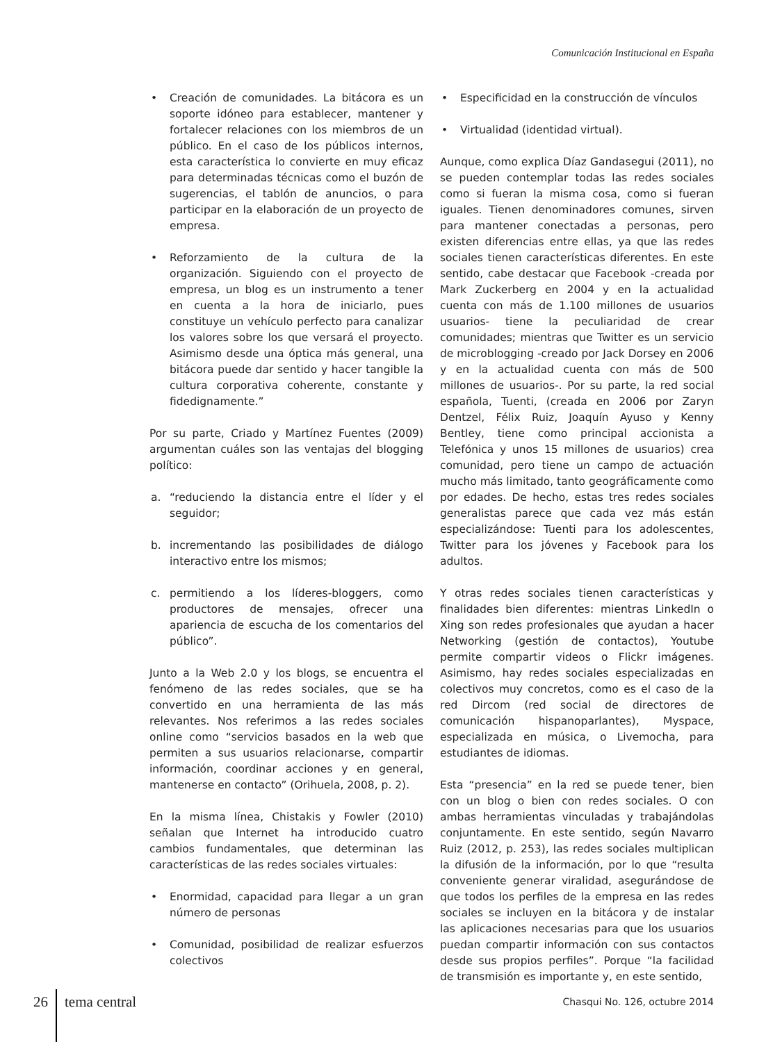Comunicación Institucional en España
• Creación de comunidades. La bitácora es un soporte idóneo para establecer, mantener y fortalecer relaciones con los miembros de un público. En el caso de los públicos internos, esta característica lo convierte en muy eficaz para determinadas técnicas como el buzón de sugerencias, el tablón de anuncios, o para participar en la elaboración de un proyecto de empresa.
• Reforzamiento de la cultura de la organización. Siguiendo con el proyecto de empresa, un blog es un instrumento a tener en cuenta a la hora de iniciarlo, pues constituye un vehículo perfecto para canalizar los valores sobre los que versará el proyecto. Asimismo desde una óptica más general, una bitácora puede dar sentido y hacer tangible la cultura corporativa coherente, constante y fidedignamente.”
Por su parte, Criado y Martínez Fuentes (2009) argumentan cuáles son las ventajas del blogging político:
a. “reduciendo la distancia entre el líder y el seguidor;
b. incrementando las posibilidades de diálogo interactivo entre los mismos;
c. permitiendo a los líderes-bloggers, como productores de mensajes, ofrecer una apariencia de escucha de los comentarios del público”.
Junto a la Web 2.0 y los blogs, se encuentra el fenómeno de las redes sociales, que se ha convertido en una herramienta de las más relevantes. Nos referimos a las redes sociales online como “servicios basados en la web que permiten a sus usuarios relacionarse, compartir información, coordinar acciones y en general, mantenerse en contacto” (Orihuela, 2008, p. 2).
En la misma línea, Chistakis y Fowler (2010) señalan que Internet ha introducido cuatro cambios fundamentales, que determinan las características de las redes sociales virtuales:
• Enormidad, capacidad para llegar a un gran número de personas
• Comunidad, posibilidad de realizar esfuerzos colectivos
• Especificidad en la construcción de vínculos
• Virtualidad (identidad virtual).
Aunque, como explica Díaz Gandasegui (2011), no se pueden contemplar todas las redes sociales como si fueran la misma cosa, como si fueran iguales. Tienen denominadores comunes, sirven para mantener conectadas a personas, pero existen diferencias entre ellas, ya que las redes sociales tienen características diferentes. En este sentido, cabe destacar que Facebook -creada por Mark Zuckerberg en 2004 y en la actualidad cuenta con más de 1.100 millones de usuarios usuarios- tiene la peculiaridad de crear comunidades; mientras que Twitter es un servicio de microblogging -creado por Jack Dorsey en 2006 y en la actualidad cuenta con más de 500 millones de usuarios-. Por su parte, la red social española, Tuenti, (creada en 2006 por Zaryn Dentzel, Félix Ruiz, Joaquín Ayuso y Kenny Bentley, tiene como principal accionista a Telefónica y unos 15 millones de usuarios) crea comunidad, pero tiene un campo de actuación mucho más limitado, tanto geográficamente como por edades. De hecho, estas tres redes sociales generalistas parece que cada vez más están especializándose: Tuenti para los adolescentes, Twitter para los jóvenes y Facebook para los adultos.
Y otras redes sociales tienen características y finalidades bien diferentes: mientras LinkedIn o Xing son redes profesionales que ayudan a hacer Networking (gestión de contactos), Youtube permite compartir videos o Flickr imágenes. Asimismo, hay redes sociales especializadas en colectivos muy concretos, como es el caso de la red Dircom (red social de directores de comunicación hispanoparlantes), Myspace, especializada en música, o Livemocha, para estudiantes de idiomas.
Esta “presencia” en la red se puede tener, bien con un blog o bien con redes sociales. O con ambas herramientas vinculadas y trabajándolas conjuntamente. En este sentido, según Navarro Ruiz (2012, p. 253), las redes sociales multiplican la difusión de la información, por lo que “resulta conveniente generar viralidad, asegurándose de que todos los perfiles de la empresa en las redes sociales se incluyen en la bitácora y de instalar las aplicaciones necesarias para que los usuarios puedan compartir información con sus contactos desde sus propios perfiles”. Porque “la facilidad de transmisión es importante y, en este sentido,
26 tema central Chasqui No. 126, octubre 2014